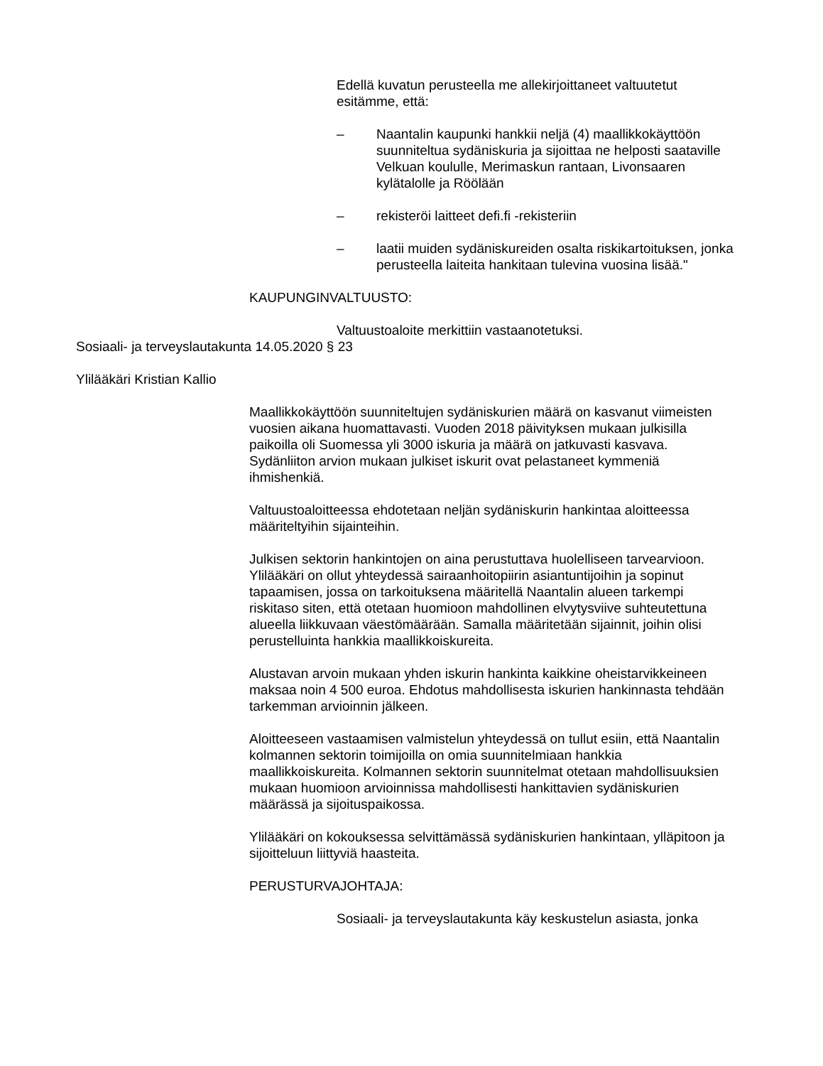Edellä kuvatun perusteella me allekirjoittaneet valtuutetut esitämme, että:
– Naantalin kaupunki hankkii neljä (4) maallikkokäyttöön suunniteltua sydäniskuria ja sijoittaa ne helposti saataville Velkuan koululle, Merimaskun rantaan, Livonsaaren kylätalolle ja Röölään
– rekisteröi laitteet defi.fi -rekisteriin
– laatii muiden sydäniskureiden osalta riskikartoituksen, jonka perusteella laiteita hankitaan tulevina vuosina lisää."
KAUPUNGINVALTUUSTO:
Valtuustoaloite merkittiin vastaanotetuksi.
Sosiaali- ja terveyslautakunta 14.05.2020 § 23
Ylilääkäri Kristian Kallio
Maallikkokäyttöön suunniteltujen sydäniskurien määrä on kasvanut viimeisten vuosien aikana huomattavasti. Vuoden 2018 päivityksen mukaan julkisilla paikoilla oli Suomessa yli 3000 iskuria ja määrä on jatkuvasti kasvava. Sydänliiton arvion mukaan julkiset iskurit ovat pelastaneet kymmeniä ihmishenkiä.
Valtuustoaloitteessa ehdotetaan neljän sydäniskurin hankintaa aloitteessa määriteltyihin sijainteihin.
Julkisen sektorin hankintojen on aina perustuttava huolelliseen tarvearvioon. Ylilääkäri on ollut yhteydessä sairaanhoitopiirin asiantuntijoihin ja sopinut tapaamisen, jossa on tarkoituksena määritellä Naantalin alueen tarkempi riskitaso siten, että otetaan huomioon mahdollinen elvytysviive suhteutettuna alueella liikkuvaan väestömäärään. Samalla määritetään sijainnit, joihin olisi perustelluinta hankkia maallikkoiskureita.
Alustavan arvoin mukaan yhden iskurin hankinta kaikkine oheistarvikkeineen maksaa noin 4 500 euroa. Ehdotus mahdollisesta iskurien hankinnasta tehdään tarkemman arvioinnin jälkeen.
Aloitteeseen vastaamisen valmistelun yhteydessä on tullut esiin, että Naantalin kolmannen sektorin toimijoilla on omia suunnitelmiaan hankkia maallikkoiskureita. Kolmannen sektorin suunnitelmat otetaan mahdollisuuksien mukaan huomioon arvioinnissa mahdollisesti hankittavien sydäniskurien määrässä ja sijoituspaikossa.
Ylilääkäri on kokouksessa selvittämässä sydäniskurien hankintaan, ylläpitoon ja sijoitteluun liittyviä haasteita.
PERUSTURVAJOHTAJA:
Sosiaali- ja terveyslautakunta käy keskustelun asiasta, jonka